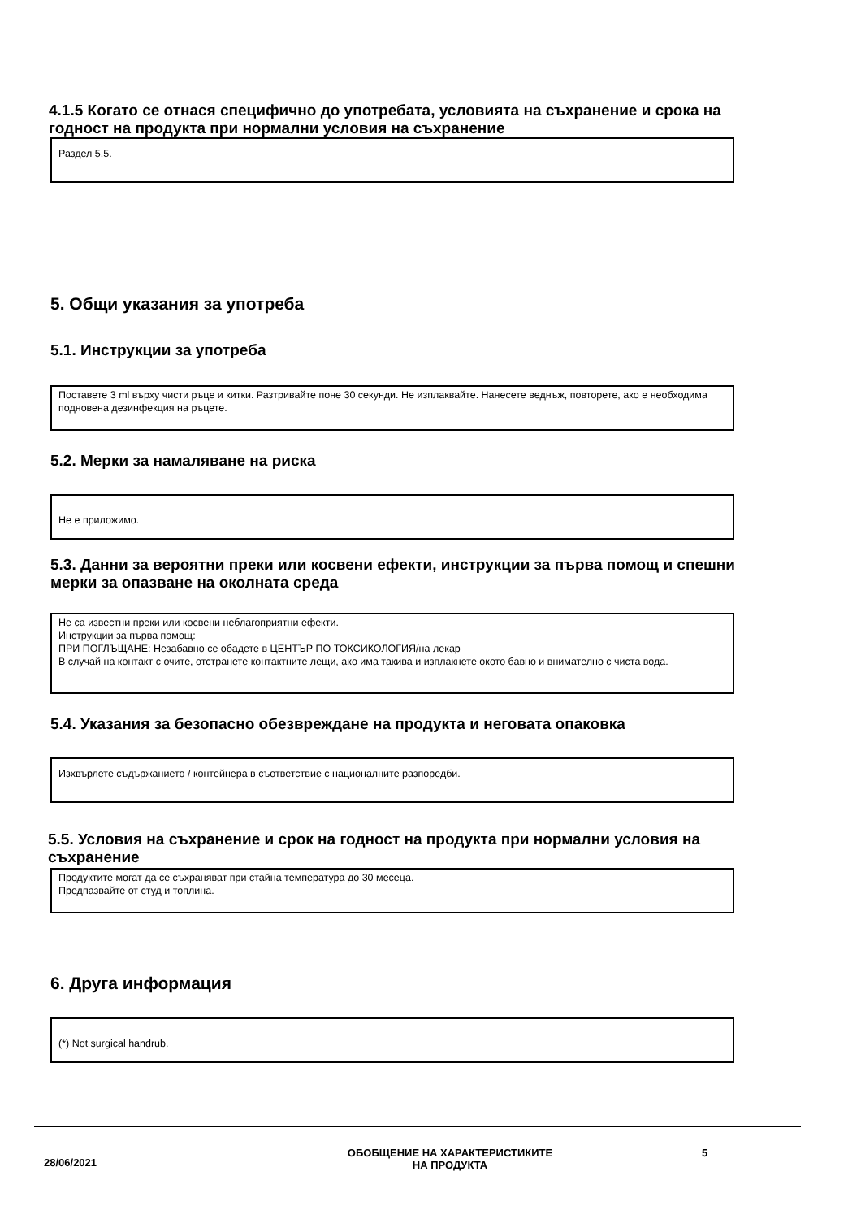4.1.5 Когато се отнася специфично до употребата, условията на съхранение и срока на годност на продукта при нормални условия на съхранение
Раздел 5.5.
5. Общи указания за употреба
5.1. Инструкции за употреба
Поставете 3 ml върху чисти ръце и китки. Разтривайте поне 30 секунди. Не изплаквайте. Нанесете веднъж, повторете, ако е необходима подновена дезинфекция на ръцете.
5.2. Мерки за намаляване на риска
Не е приложимо.
5.3. Данни за вероятни преки или косвени ефекти, инструкции за първа помощ и спешни мерки за опазване на околната среда
Не са известни преки или косвени неблагоприятни ефекти.
Инструкции за първа помощ:
ПРИ ПОГЛЪЩАНЕ: Незабавно се обадете в ЦЕНТЪР ПО ТОКСИКОЛОГИЯ/на лекар
В случай на контакт с очите, отстранете контактните лещи, ако има такива и изплакнете окото бавно и внимателно с чиста вода.
5.4. Указания за безопасно обезвреждане на продукта и неговата опаковка
Изхвърлете съдържанието / контейнера в съответствие с националните разпоредби.
5.5. Условия на съхранение и срок на годност на продукта при нормални условия на съхранение
Продуктите могат да се съхраняват при стайна температура до 30 месеца.
Предпазвайте от студ и топлина.
6. Друга информация
(*) Not surgical handrub.
28/06/2021
ОБОБЩЕНИЕ НА ХАРАКТЕРИСТИКИТЕ
НА ПРОДУКТА
5